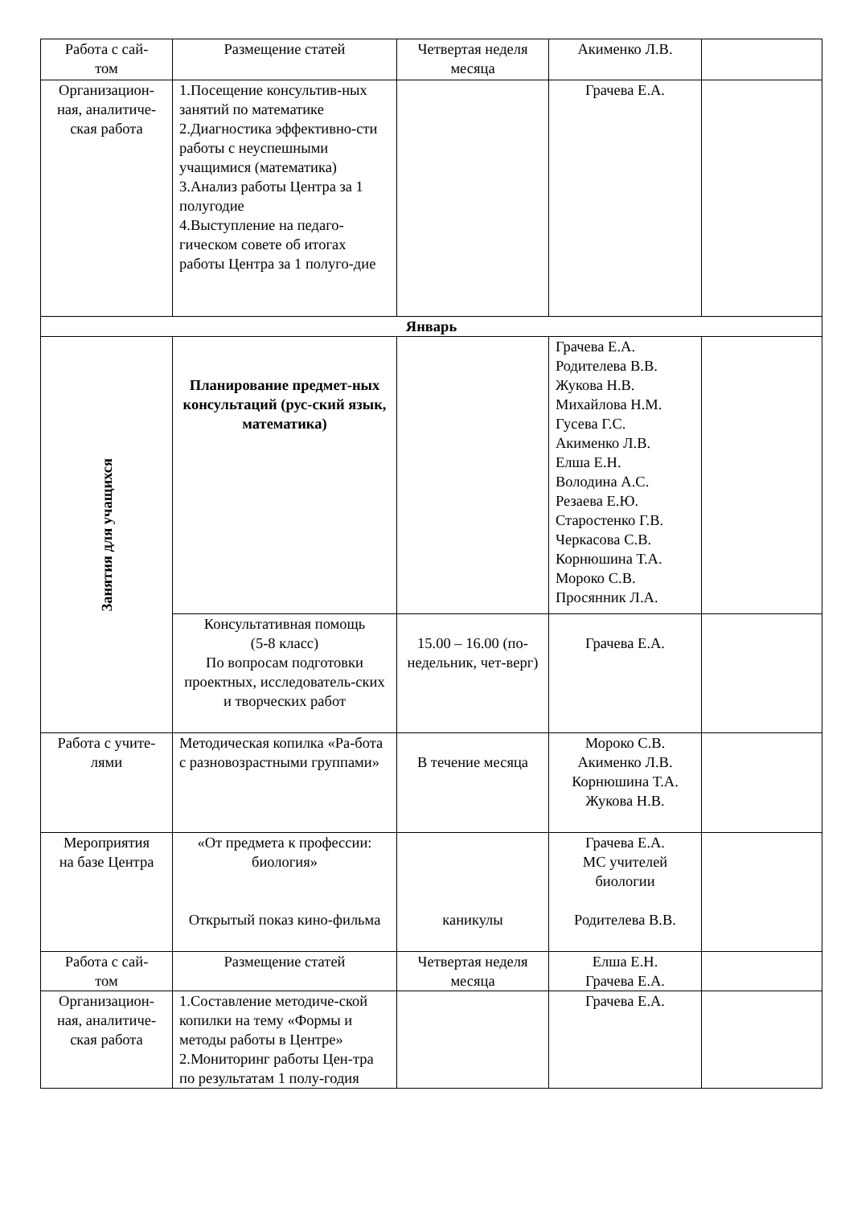| Работа с сай- том | Размещение статей | Четвертая неделя месяца | Акименко Л.В. | |
| Организацион- ная, аналитиче- ская работа | 1.Посещение консультив-ных занятий по математике 2.Диагностика эффективно-сти работы с неуспешными учащимися (математика) 3.Анализ работы Центра за 1 полугодие 4.Выступление на педаго-гическом совете об итогах работы Центра за 1 полуго-дие | | Грачева Е.А. | |
| Январь | | | | |
| Занятия для учащихся | Планирование предмет-ных консультаций (рус-ский язык, математика) | | Грачева Е.А. Родителева В.В. Жукова Н.В. Михайлова Н.М. Гусева Г.С. Акименко Л.В. Елша Е.Н. Володина А.С. Резаева Е.Ю. Старостенко Г.В. Черкасова С.В. Корнюшина Т.А. Мороко С.В. Просянник Л.А. | |
| | Консультативная помощь (5-8 класс) По вопросам подготовки проектных, исследователь-ских и творческих работ | 15.00 – 16.00 (по-недельник, чет-верг) | Грачева Е.А. | |
| Работа с учите- лями | Методическая копилка «Ра-бота с разновозрастными группами» | В течение месяца | Мороко С.В. Акименко Л.В. Корнюшина Т.А. Жукова Н.В. | |
| Мероприятия на базе Центра | «От предмета к профессии: биология» Открытый показ кино-фильма | каникулы | Грачева Е.А. МС учителей биологии Родителева В.В. | |
| Работа с сай- том | Размещение статей | Четвертая неделя месяца | Елша Е.Н. Грачева Е.А. | |
| Организацион- ная, аналитиче- ская работа | 1.Составление методиче-ской копилки на тему «Формы и методы работы в Центре» 2.Мониторинг работы Цен-тра по результатам 1 полу-годия | | Грачева Е.А. | |